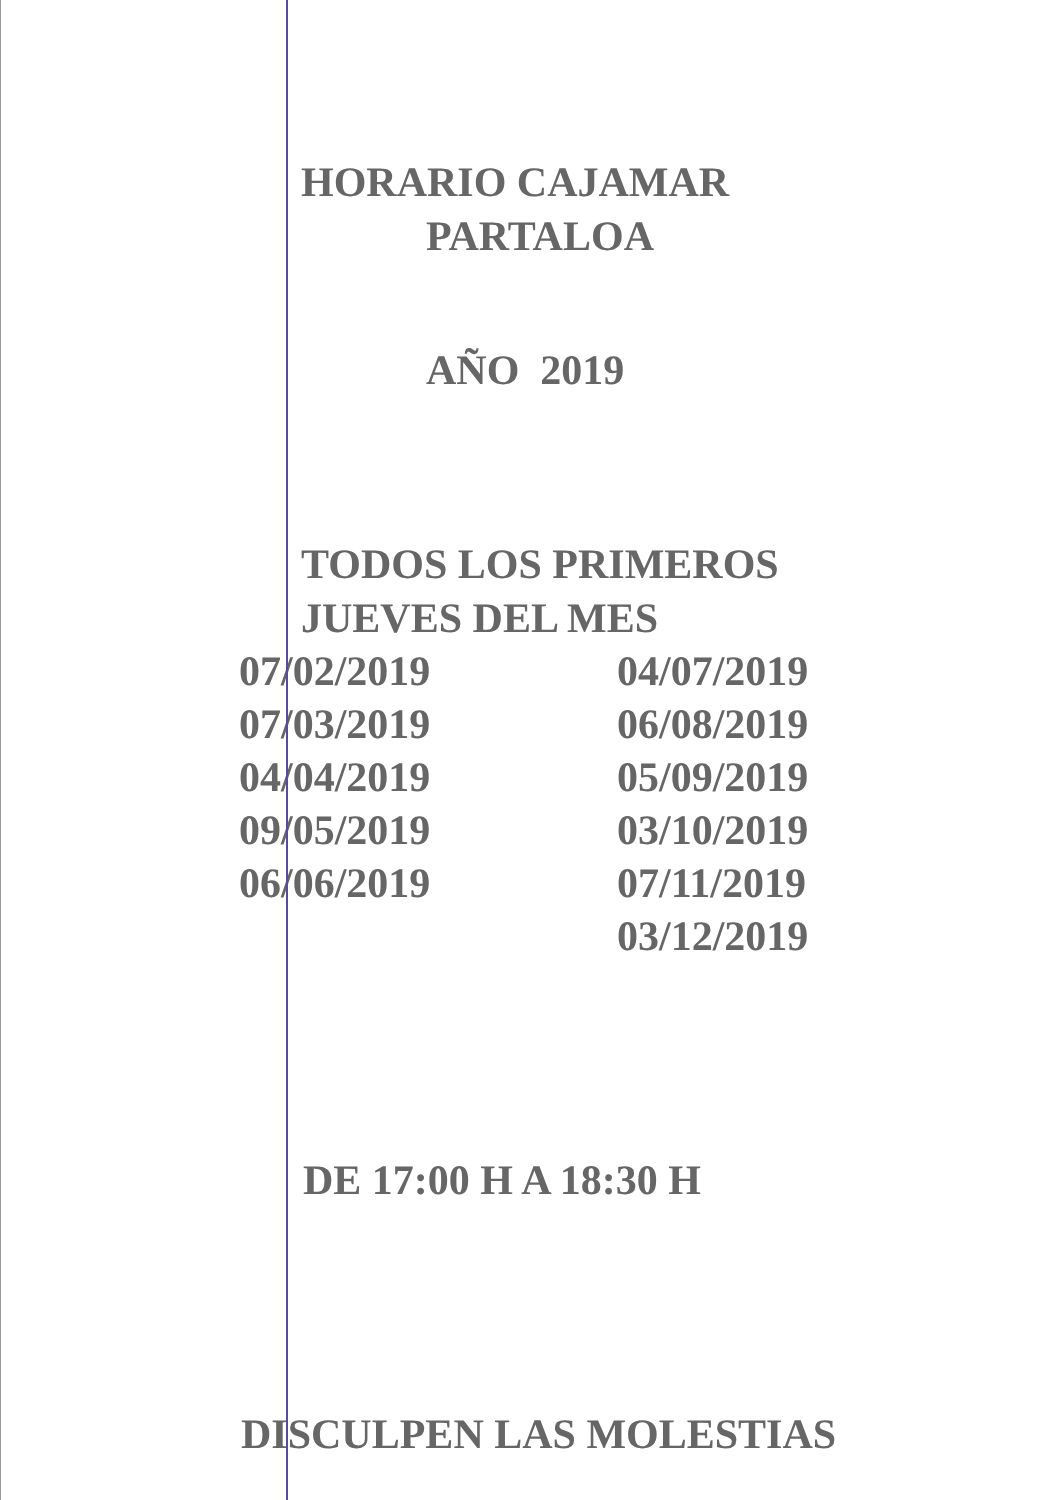HORARIO CAJAMAR
PARTALOA
AÑO 2019
TODOS LOS PRIMEROS
JUEVES DEL MES
07/02/2019
07/03/2019
04/04/2019
09/05/2019
06/06/2019
04/07/2019
06/08/2019
05/09/2019
03/10/2019
07/11/2019
03/12/2019
DE 17:00 H A 18:30 H
DISCULPEN LAS MOLESTIAS